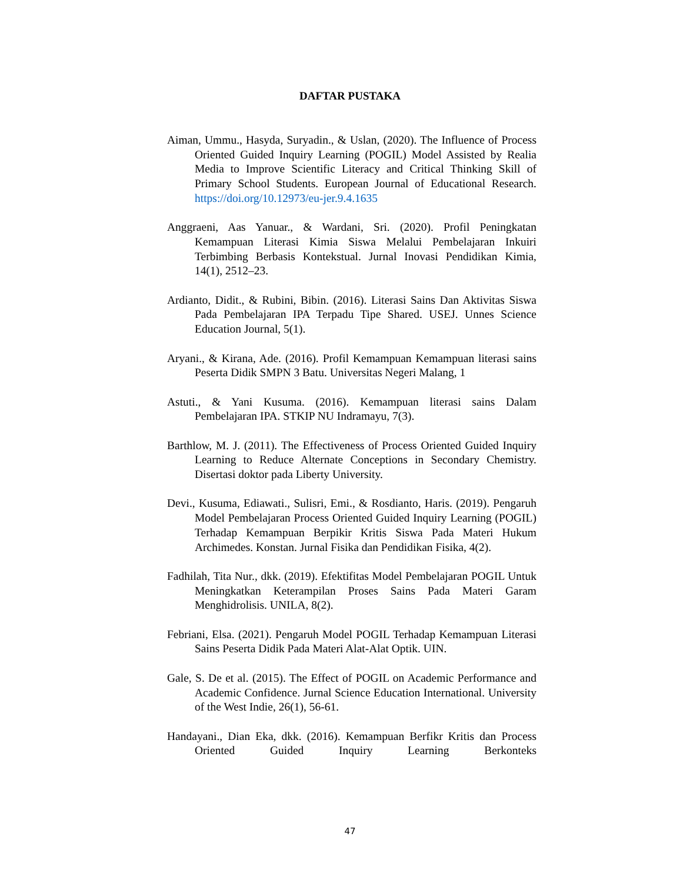DAFTAR PUSTAKA
Aiman, Ummu., Hasyda, Suryadin., & Uslan, (2020). The Influence of Process Oriented Guided Inquiry Learning (POGIL) Model Assisted by Realia Media to Improve Scientific Literacy and Critical Thinking Skill of Primary School Students. European Journal of Educational Research. https://doi.org/10.12973/eu-jer.9.4.1635
Anggraeni, Aas Yanuar., & Wardani, Sri. (2020). Profil Peningkatan Kemampuan Literasi Kimia Siswa Melalui Pembelajaran Inkuiri Terbimbing Berbasis Kontekstual. Jurnal Inovasi Pendidikan Kimia, 14(1), 2512–23.
Ardianto, Didit., & Rubini, Bibin. (2016). Literasi Sains Dan Aktivitas Siswa Pada Pembelajaran IPA Terpadu Tipe Shared. USEJ. Unnes Science Education Journal, 5(1).
Aryani., & Kirana, Ade. (2016). Profil Kemampuan Kemampuan literasi sains Peserta Didik SMPN 3 Batu. Universitas Negeri Malang, 1
Astuti., & Yani Kusuma. (2016). Kemampuan literasi sains Dalam Pembelajaran IPA. STKIP NU Indramayu, 7(3).
Barthlow, M. J. (2011). The Effectiveness of Process Oriented Guided Inquiry Learning to Reduce Alternate Conceptions in Secondary Chemistry. Disertasi doktor pada Liberty University.
Devi., Kusuma, Ediawati., Sulisri, Emi., & Rosdianto, Haris. (2019). Pengaruh Model Pembelajaran Process Oriented Guided Inquiry Learning (POGIL) Terhadap Kemampuan Berpikir Kritis Siswa Pada Materi Hukum Archimedes. Konstan. Jurnal Fisika dan Pendidikan Fisika, 4(2).
Fadhilah, Tita Nur., dkk. (2019). Efektifitas Model Pembelajaran POGIL Untuk Meningkatkan Keterampilan Proses Sains Pada Materi Garam Menghidrolisis. UNILA, 8(2).
Febriani, Elsa. (2021). Pengaruh Model POGIL Terhadap Kemampuan Literasi Sains Peserta Didik Pada Materi Alat-Alat Optik. UIN.
Gale, S. De et al. (2015). The Effect of POGIL on Academic Performance and Academic Confidence. Jurnal Science Education International. University of the West Indie, 26(1), 56-61.
Handayani., Dian Eka, dkk. (2016). Kemampuan Berfikr Kritis dan Process Oriented Guided Inquiry Learning Berkonteks
47